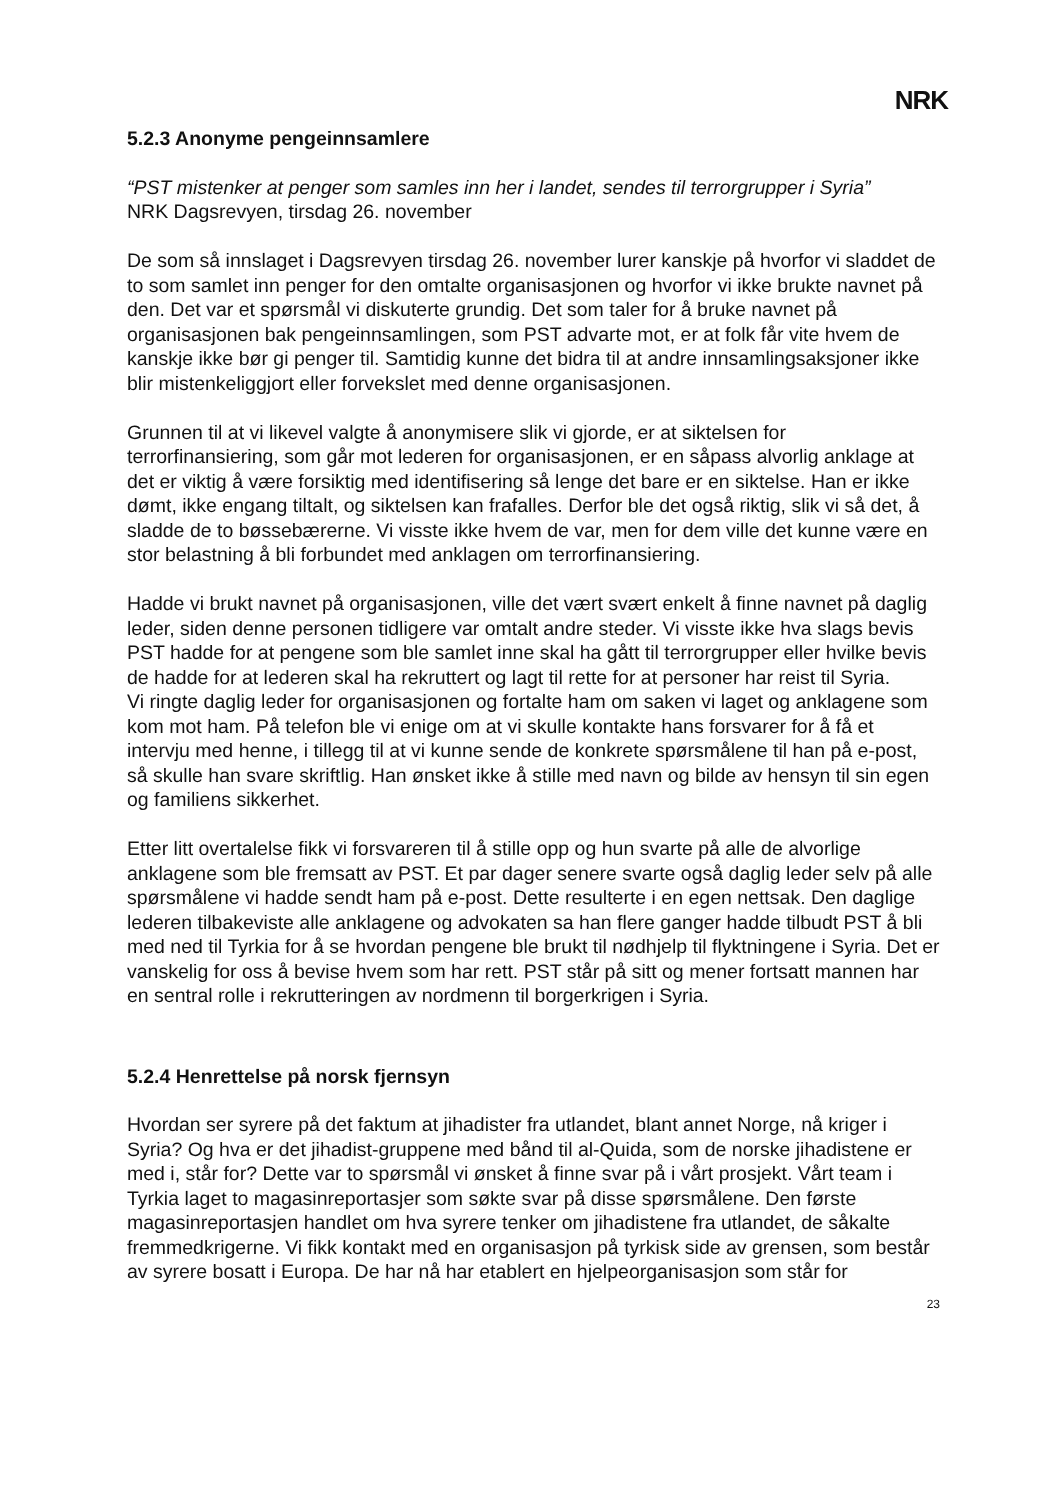NRK
5.2.3 Anonyme pengeinnsamlere
“PST mistenker at penger som samles inn her i landet, sendes til terrorgrupper i Syria”
NRK Dagsrevyen, tirsdag 26. november
De som så innslaget i Dagsrevyen tirsdag 26. november lurer kanskje på hvorfor vi sladdet de to som samlet inn penger for den omtalte organisasjonen og hvorfor vi ikke brukte navnet på den. Det var et spørsmål vi diskuterte grundig. Det som taler for å bruke navnet på organisasjonen bak pengeinnsamlingen, som PST advarte mot, er at folk får vite hvem de kanskje ikke bør gi penger til. Samtidig kunne det bidra til at andre innsamlingsaksjoner ikke blir mistenkeliggjort eller forvekslet med denne organisasjonen.
Grunnen til at vi likevel valgte å anonymisere slik vi gjorde, er at siktelsen for terrorfinansiering, som går mot lederen for organisasjonen, er en såpass alvorlig anklage at det er viktig å være forsiktig med identifisering så lenge det bare er en siktelse. Han er ikke dømt, ikke engang tiltalt, og siktelsen kan frafalles. Derfor ble det også riktig, slik vi så det, å sladde de to bøssebærerne. Vi visste ikke hvem de var, men for dem ville det kunne være en stor belastning å bli forbundet med anklagen om terrorfinansiering.
Hadde vi brukt navnet på organisasjonen, ville det vært svært enkelt å finne navnet på daglig leder, siden denne personen tidligere var omtalt andre steder. Vi visste ikke hva slags bevis PST hadde for at pengene som ble samlet inne skal ha gått til terrorgrupper eller hvilke bevis de hadde for at lederen skal ha rekruttert og lagt til rette for at personer har reist til Syria.
Vi ringte daglig leder for organisasjonen og fortalte ham om saken vi laget og anklagene som kom mot ham. På telefon ble vi enige om at vi skulle kontakte hans forsvarer for å få et intervju med henne, i tillegg til at vi kunne sende de konkrete spørsmålene til han på e-post, så skulle han svare skriftlig. Han ønsket ikke å stille med navn og bilde av hensyn til sin egen og familiens sikkerhet.
Etter litt overtalelse fikk vi forsvareren til å stille opp og hun svarte på alle de alvorlige anklagene som ble fremsatt av PST. Et par dager senere svarte også daglig leder selv på alle spørsmålene vi hadde sendt ham på e-post. Dette resulterte i en egen nettsak. Den daglige lederen tilbakeviste alle anklagene og advokaten sa han flere ganger hadde tilbudt PST å bli med ned til Tyrkia for å se hvordan pengene ble brukt til nødhjelp til flyktningene i Syria. Det er vanskelig for oss å bevise hvem som har rett. PST står på sitt og mener fortsatt mannen har en sentral rolle i rekrutteringen av nordmenn til borgerkrigen i Syria.
5.2.4 Henrettelse på norsk fjernsyn
Hvordan ser syrere på det faktum at jihadister fra utlandet, blant annet Norge, nå kriger i Syria? Og hva er det jihadist-gruppene med bånd til al-Quida, som de norske jihadistene er med i, står for? Dette var to spørsmål vi ønsket å finne svar på i vårt prosjekt. Vårt team i Tyrkia laget to magasinreportasjer som søkte svar på disse spørsmålene. Den første magasinreportasjen handlet om hva syrere tenker om jihadistene fra utlandet, de såkalte fremmedkrigerne. Vi fikk kontakt med en organisasjon på tyrkisk side av grensen, som består av syrere bosatt i Europa. De har nå har etablert en hjelpeorganisasjon som står for
23